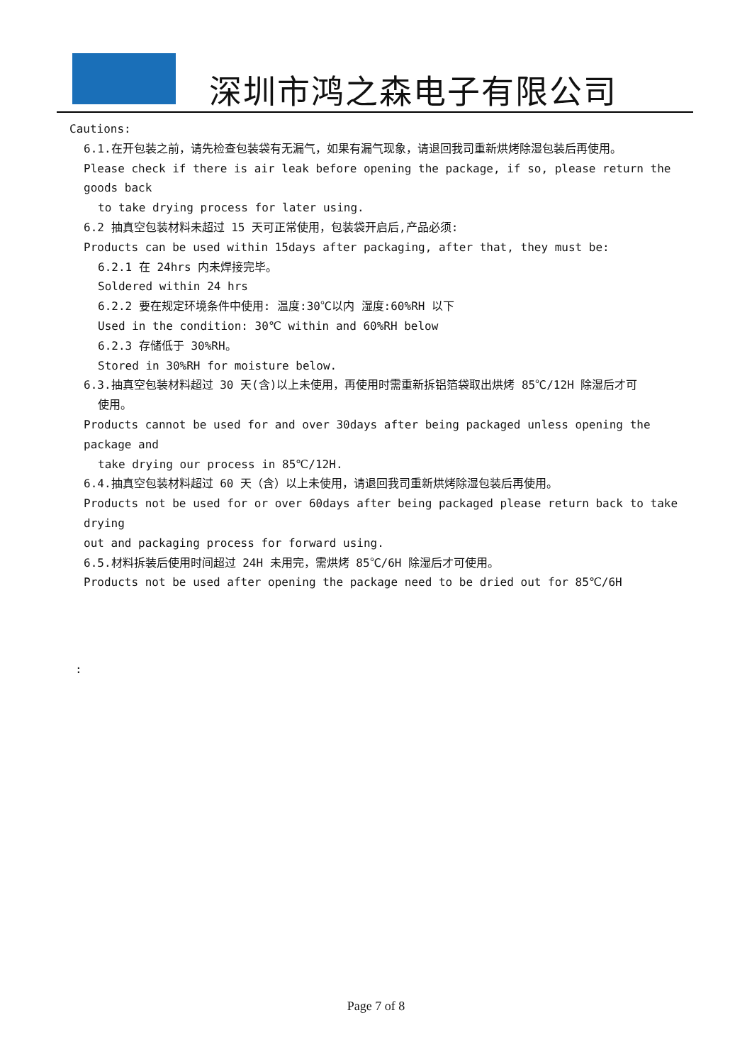深圳市鸿之森电子有限公司
Cautions:
6.1.在开包装之前，请先检查包装袋有无漏气，如果有漏气现象，请退回我司重新烘烤除湿包装后再使用。
Please check if there is air leak before opening the package, if so, please return the goods back
to take drying process for later using.
6.2 抽真空包装材料未超过 15 天可正常使用，包装袋开启后,产品必须:
Products can be used within 15days after packaging, after that, they must be:
6.2.1 在 24hrs 内未焊接完毕。
Soldered within 24 hrs
6.2.2 要在规定环境条件中使用: 温度:30℃以内 湿度:60%RH 以下
Used in the condition: 30℃ within and 60%RH below
6.2.3 存储低于 30%RH。
Stored in 30%RH for moisture below.
6.3.抽真空包装材料超过 30 天(含)以上未使用，再使用时需重新拆铝箔袋取出烘烤 85℃/12H 除湿后才可
使用。
Products cannot be used for and over 30days after being packaged unless opening the package and
take drying our process in 85℃/12H.
6.4.抽真空包装材料超过 60 天（含）以上未使用，请退回我司重新烘烤除湿包装后再使用。
Products not be used for or over 60days after being packaged please return back to take drying
out and packaging process for forward using.
6.5.材料拆装后使用时间超过 24H 未用完，需烘烤 85℃/6H 除湿后才可使用。
Products not be used after opening the package need to be dried out for 85℃/6H
:
Page 7 of 8